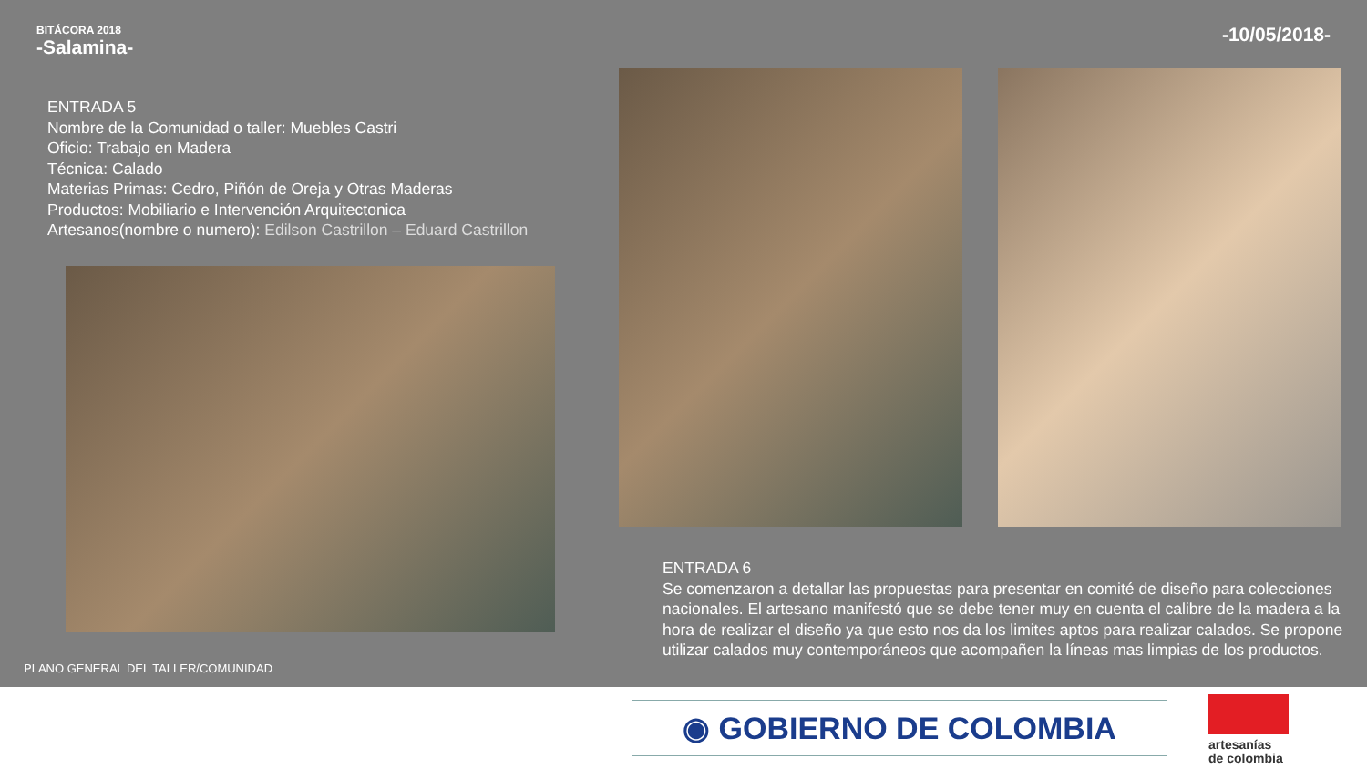BITÁCORA 2018
-Salamina-
-10/05/2018-
ENTRADA 5
Nombre de la Comunidad o taller: Muebles Castri
Oficio: Trabajo en Madera
Técnica: Calado
Materias Primas: Cedro, Piñón de Oreja y Otras Maderas
Productos: Mobiliario e Intervención Arquitectonica
Artesanos(nombre o numero): Edilson Castrillon – Eduard Castrillon
PLANO GENERAL DEL TALLER/COMUNIDAD
ENTRADA 6
Se comenzaron a detallar las propuestas para presentar en comité de diseño para colecciones nacionales. El artesano manifestó que se debe tener muy en cuenta el calibre de la madera a la hora de realizar el diseño ya que esto nos da los limites aptos para realizar calados. Se propone utilizar calados muy contemporáneos que acompañen la líneas mas limpias de los productos.
◉ GOBIERNO DE COLOMBIA
artesanías
de colombia